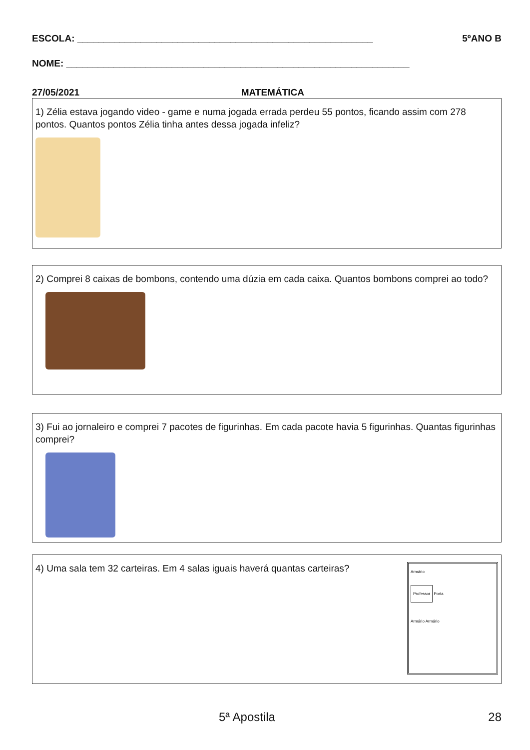ESCOLA: ________________________________________________________ 5ºANO B
NOME: _________________________________________________________________
27/05/2021 MATEMÁTICA
1) Zélia estava jogando video - game e numa jogada errada perdeu 55 pontos, ficando assim com 278 pontos. Quantos pontos Zélia tinha antes dessa jogada infeliz?
2) Comprei 8 caixas de bombons, contendo uma dúzia em cada caixa. Quantos bombons comprei ao todo?
3) Fui ao jornaleiro e comprei 7 pacotes de figurinhas. Em cada pacote havia 5 figurinhas. Quantas figurinhas comprei?
4) Uma sala tem 32 carteiras. Em 4 salas iguais haverá quantas carteiras?
Armário
Professor Porta
Armário Armário
5ª Apostila 28